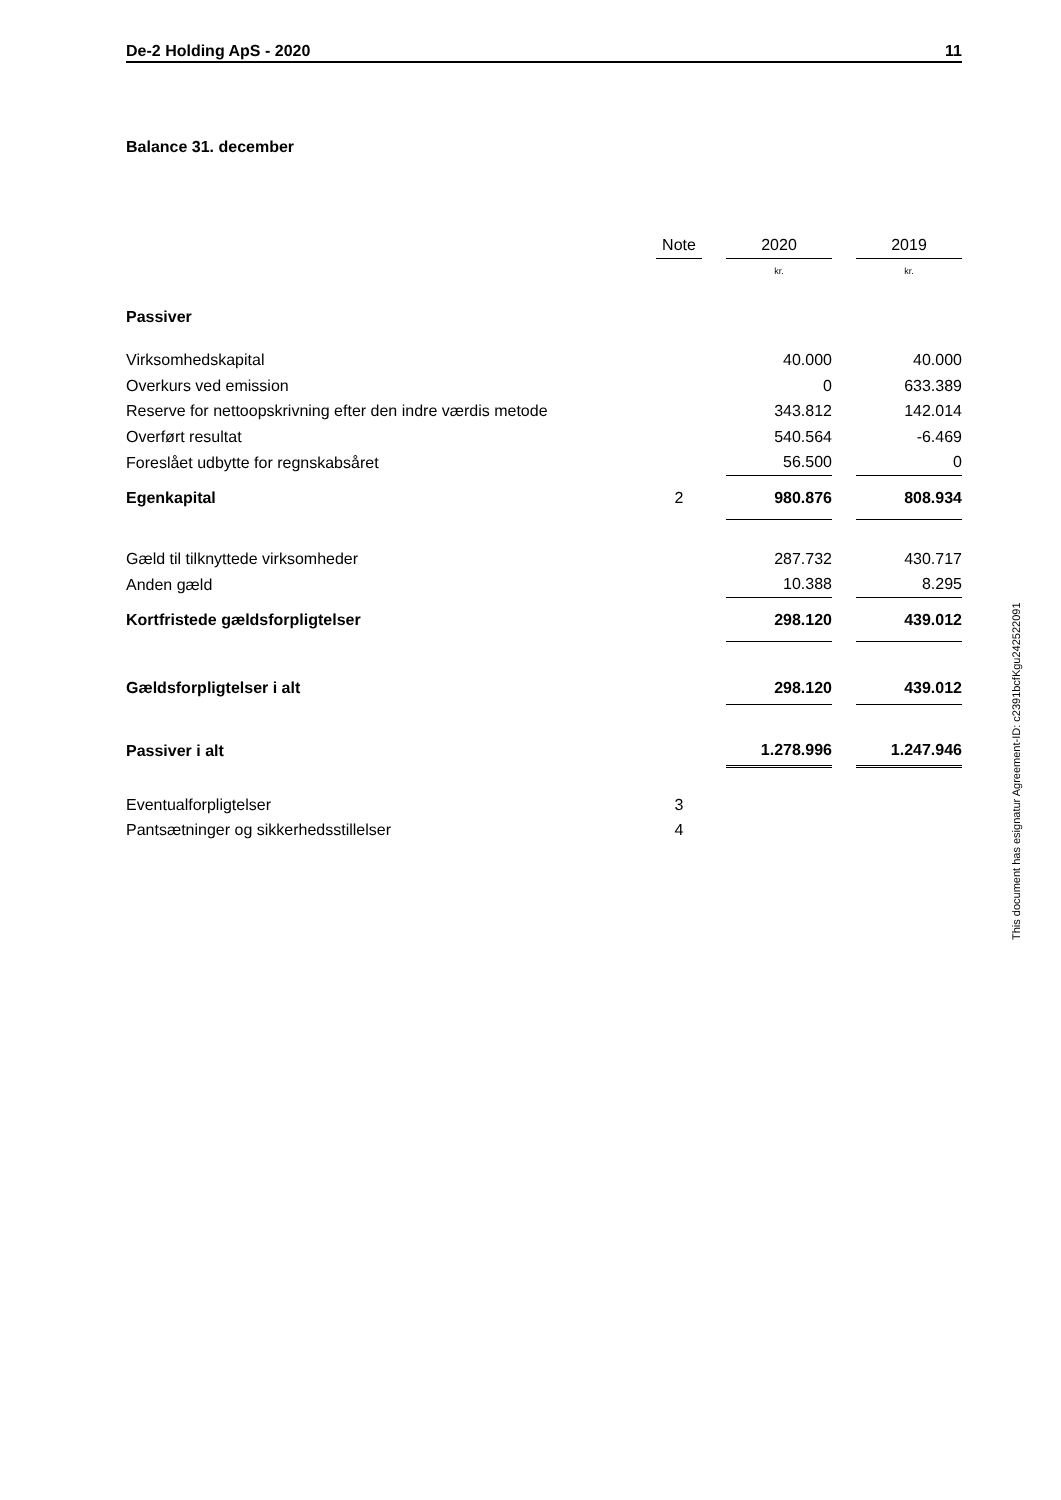De-2 Holding ApS - 2020 11
Balance 31. december
| | Note | | 2020 | | 2019 |
| --- | --- | --- | --- | --- | --- |
| | | | kr. | | kr. |
| Passiver | | | | | |
| Virksomhedskapital | | | 40.000 | | 40.000 |
| Overkurs ved emission | | | 0 | | 633.389 |
| Reserve for nettoopskrivning efter den indre værdis metode | | | 343.812 | | 142.014 |
| Overført resultat | | | 540.564 | | -6.469 |
| Foreslået udbytte for regnskabsåret | | | 56.500 | | 0 |
| Egenkapital | 2 | | 980.876 | | 808.934 |
| Gæld til tilknyttede virksomheder | | | 287.732 | | 430.717 |
| Anden gæld | | | 10.388 | | 8.295 |
| Kortfristede gældsforpligtelser | | | 298.120 | | 439.012 |
| Gældsforpligtelser i alt | | | 298.120 | | 439.012 |
| Passiver i alt | | | 1.278.996 | | 1.247.946 |
| Eventualforpligtelser | 3 | | | | |
| Pantsætninger og sikkerhedsstillelser | 4 | | | | |
This document has esignatur Agreement-ID: c2391bcfKgu242522091